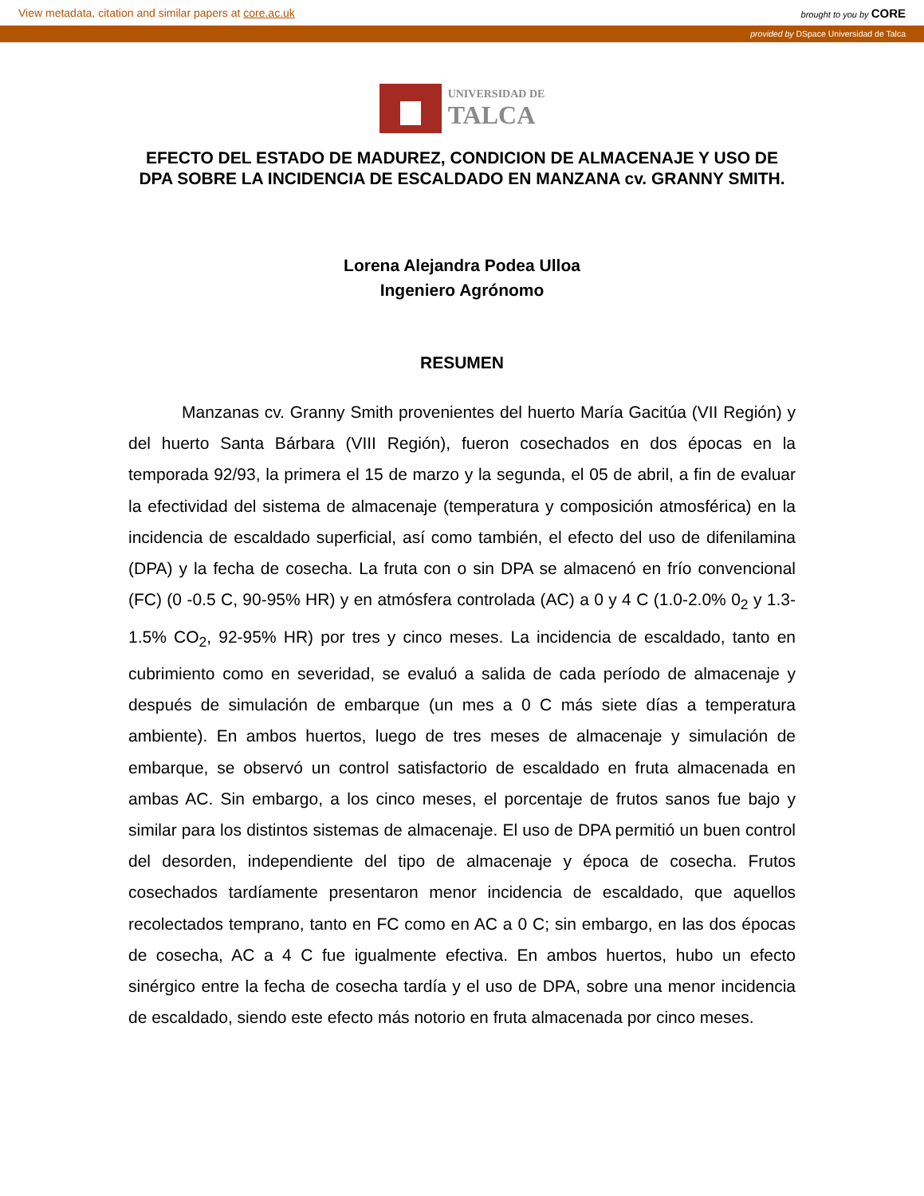View metadata, citation and similar papers at core.ac.uk brought to you by CORE
provided by DSpace Universidad de Talca
UNIVERSIDAD DE
TALCA
EFECTO DEL ESTADO DE MADUREZ, CONDICION DE ALMACENAJE Y USO DE DPA SOBRE LA INCIDENCIA DE ESCALDADO EN MANZANA cv. GRANNY SMITH.
Lorena Alejandra Podea Ulloa
Ingeniero Agrónomo
RESUMEN
Manzanas cv. Granny Smith provenientes del huerto María Gacitúa (VII Región) y del huerto Santa Bárbara (VIII Región), fueron cosechados en dos épocas en la temporada 92/93, la primera el 15 de marzo y la segunda, el 05 de abril, a fin de evaluar la efectividad del sistema de almacenaje (temperatura y composición atmosférica) en la incidencia de escaldado superficial, así como también, el efecto del uso de difenilamina (DPA) y la fecha de cosecha. La fruta con o sin DPA se almacenó en frío convencional (FC) (0 -0.5 C, 90-95% HR) y en atmósfera controlada (AC) a 0 y 4 C (1.0-2.0% 0<sub>2</sub> y 1.3-1.5% CO<sub>2</sub>, 92-95% HR) por tres y cinco meses. La incidencia de escaldado, tanto en cubrimiento como en severidad, se evaluó a salida de cada período de almacenaje y después de simulación de embarque (un mes a 0 C más siete días a temperatura ambiente). En ambos huertos, luego de tres meses de almacenaje y simulación de embarque, se observó un control satisfactorio de escaldado en fruta almacenada en ambas AC. Sin embargo, a los cinco meses, el porcentaje de frutos sanos fue bajo y similar para los distintos sistemas de almacenaje. El uso de DPA permitió un buen control del desorden, independiente del tipo de almacenaje y época de cosecha. Frutos cosechados tardíamente presentaron menor incidencia de escaldado, que aquellos recolectados temprano, tanto en FC como en AC a 0 C; sin embargo, en las dos épocas de cosecha, AC a 4 C fue igualmente efectiva. En ambos huertos, hubo un efecto sinérgico entre la fecha de cosecha tardía y el uso de DPA, sobre una menor incidencia de escaldado, siendo este efecto más notorio en fruta almacenada por cinco meses.